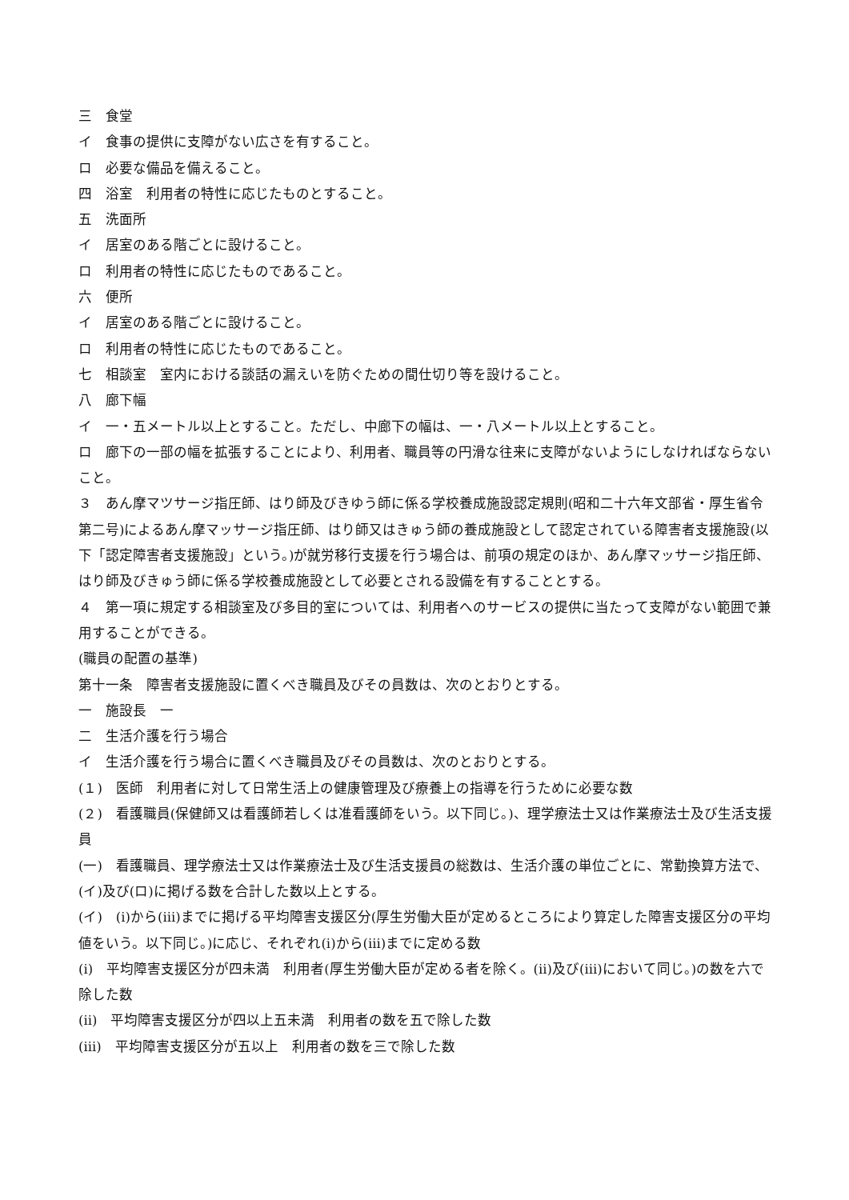三　食堂
イ　食事の提供に支障がない広さを有すること。
ロ　必要な備品を備えること。
四　浴室　利用者の特性に応じたものとすること。
五　洗面所
イ　居室のある階ごとに設けること。
ロ　利用者の特性に応じたものであること。
六　便所
イ　居室のある階ごとに設けること。
ロ　利用者の特性に応じたものであること。
七　相談室　室内における談話の漏えいを防ぐための間仕切り等を設けること。
八　廊下幅
イ　一・五メートル以上とすること。ただし、中廊下の幅は、一・八メートル以上とすること。
ロ　廊下の一部の幅を拡張することにより、利用者、職員等の円滑な往来に支障がないようにしなければならないこと。
３　あん摩マツサージ指圧師、はり師及びきゆう師に係る学校養成施設認定規則(昭和二十六年文部省・厚生省令第二号)によるあん摩マッサージ指圧師、はり師又はきゅう師の養成施設として認定されている障害者支援施設(以下「認定障害者支援施設」という。)が就労移行支援を行う場合は、前項の規定のほか、あん摩マッサージ指圧師、はり師及びきゅう師に係る学校養成施設として必要とされる設備を有することとする。
４　第一項に規定する相談室及び多目的室については、利用者へのサービスの提供に当たって支障がない範囲で兼用することができる。
(職員の配置の基準)
第十一条　障害者支援施設に置くべき職員及びその員数は、次のとおりとする。
一　施設長　一
二　生活介護を行う場合
イ　生活介護を行う場合に置くべき職員及びその員数は、次のとおりとする。
(１)　医師　利用者に対して日常生活上の健康管理及び療養上の指導を行うために必要な数
(２)　看護職員(保健師又は看護師若しくは准看護師をいう。以下同じ。)、理学療法士又は作業療法士及び生活支援員
(一)　看護職員、理学療法士又は作業療法士及び生活支援員の総数は、生活介護の単位ごとに、常勤換算方法で、(イ)及び(ロ)に掲げる数を合計した数以上とする。
(イ)　(i)から(iii)までに掲げる平均障害支援区分(厚生労働大臣が定めるところにより算定した障害支援区分の平均値をいう。以下同じ。)に応じ、それぞれ(i)から(iii)までに定める数
(i)　平均障害支援区分が四未満　利用者(厚生労働大臣が定める者を除く。(ii)及び(iii)において同じ。)の数を六で除した数
(ii)　平均障害支援区分が四以上五未満　利用者の数を五で除した数
(iii)　平均障害支援区分が五以上　利用者の数を三で除した数